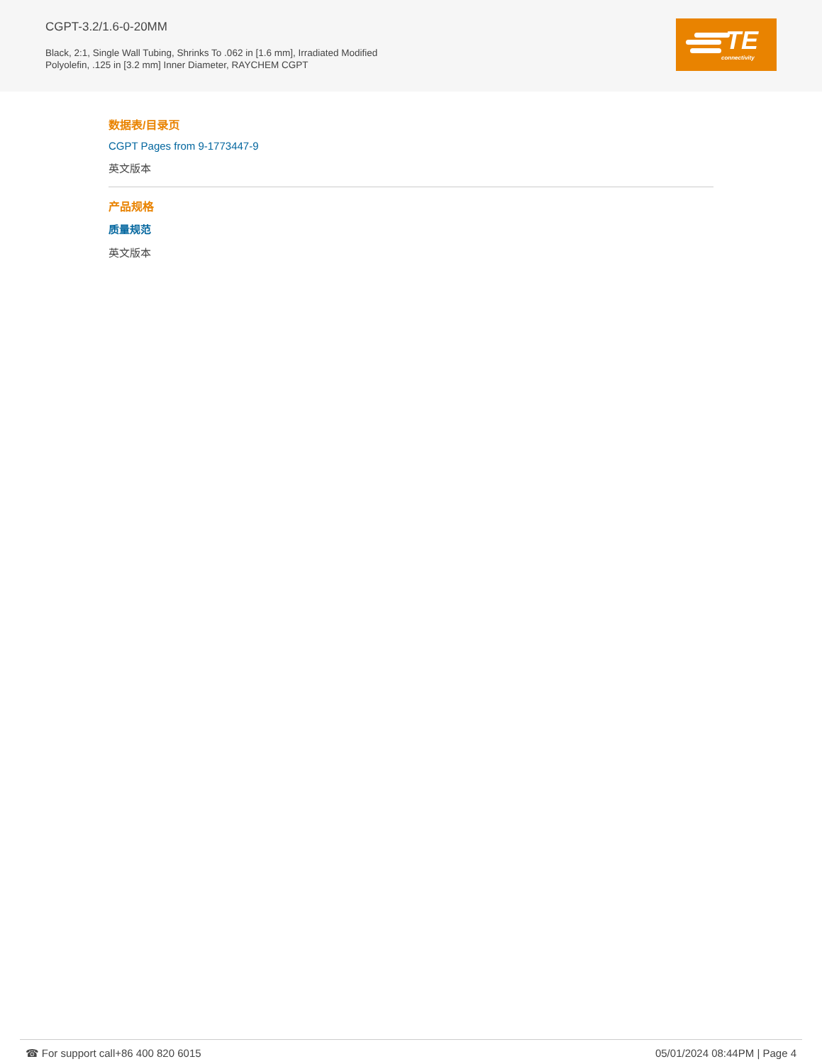CGPT-3.2/1.6-0-20MM
Black, 2:1, Single Wall Tubing, Shrinks To .062 in [1.6 mm], Irradiated Modified Polyolefin, .125 in [3.2 mm] Inner Diameter, RAYCHEM CGPT
TE
connectivity
数据表/目录页
CGPT Pages from 9-1773447-9
英文版本
产品规格
质量规范
英文版本
☎ For support call+86 400 820 6015 05/01/2024 08:44PM | Page 4